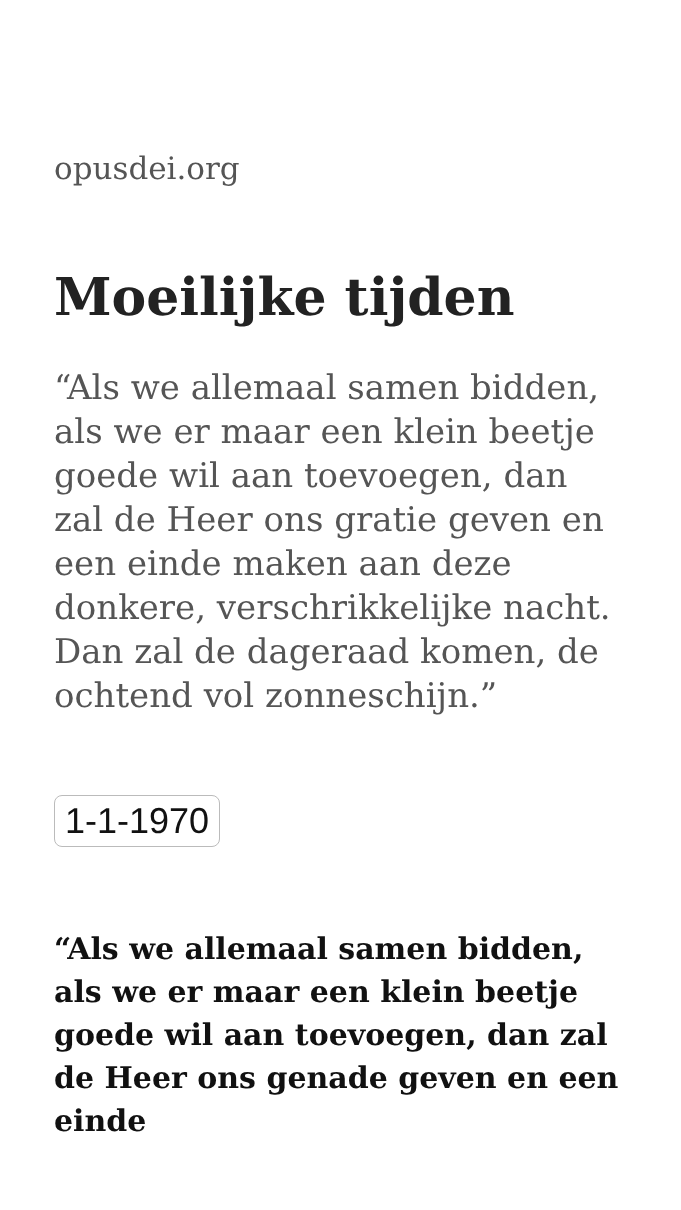opusdei.org
Moeilijke tijden
“Als we allemaal samen bidden, als we er maar een klein beetje goede wil aan toevoegen, dan zal de Heer ons gratie geven en een einde maken aan deze donkere, verschrikkelijke nacht. Dan zal de dageraad komen, de ochtend vol zonneschijn.”
1-1-1970
“Als we allemaal samen bidden, als we er maar een klein beetje goede wil aan toevoegen, dan zal de Heer ons genade geven en een einde